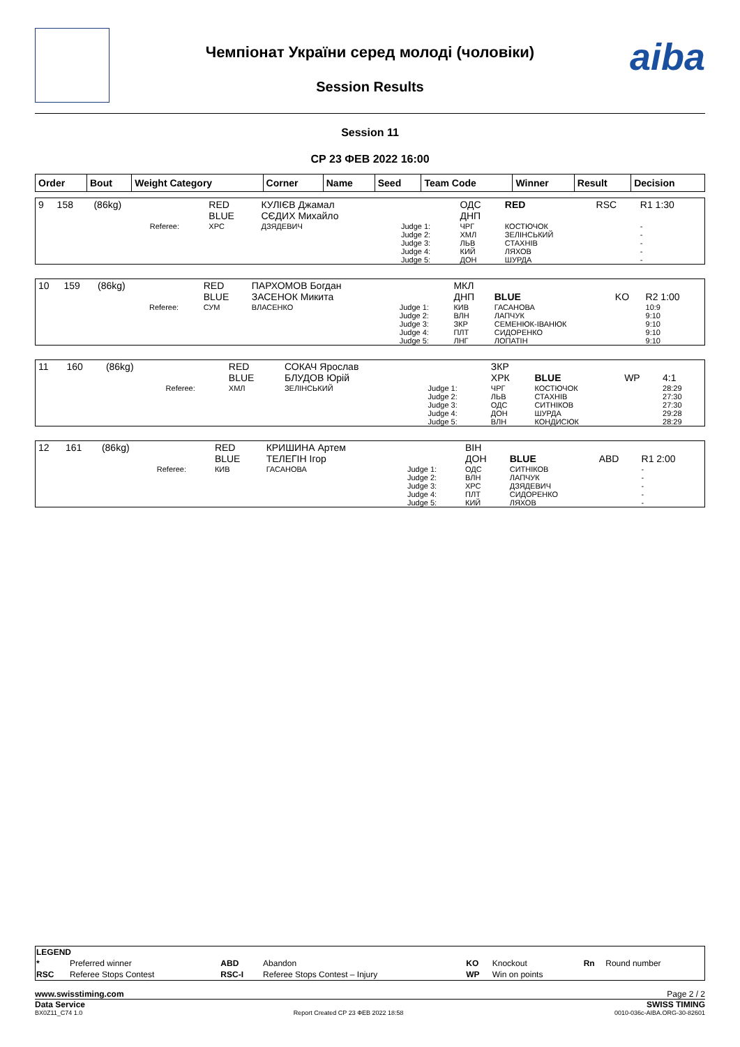Чемпіонат України серед молоді (чоловіки)
Session Results
aiba
Session 11
СР 23 ФЕВ 2022 16:00
| Order | Bout | Weight Category | Corner | Name | Seed | Team Code | Winner | Result | Decision |
| --- | --- | --- | --- | --- | --- | --- | --- | --- | --- |
| 9 | 158 | (86kg) | | RED BLUE | КУЛІЄВ Джамал СЄДИХ Михайло | | ОДС ДНП | RED | RSC | R1 1:30 |
| | | | Referee: | ХРС | ДЗЯДЕВИЧ | Judge 1: Judge 2: Judge 3: Judge 4: Judge 5: | ЧРГ ХМЛ ЛЬВ КИЙ ДОН | КОСТЮЧОК ЗЕЛІНСЬКИЙ СТАХНІВ ЛЯХОВ ШУРДА | | - - - - - |
| 10 | 159 | (86kg) | | RED BLUE | ПАРХОМОВ Богдан ЗАСЕНОК Микита | | МКЛ ДНП | BLUE | KO | R2 1:00 |
| | | | Referee: | СУМ | ВЛАСЕНКО | Judge 1: Judge 2: Judge 3: Judge 4: Judge 5: | КИВ ВЛН ЗКР ПЛТ ЛНГ | ГАСАНОВА ЛАПЧУК СЕМЕНЮК-ІВАНЮК СИДОРЕНКО ЛОПАТІН | | 10:9 9:10 9:10 9:10 9:10 |
| 11 | 160 | (86kg) | | RED BLUE | СОКАЧ Ярослав БЛУДОВ Юрій | | ЗКР ХРК | BLUE | WP | 4:1 |
| | | | Referee: | ХМЛ | ЗЕЛІНСЬКИЙ | Judge 1: Judge 2: Judge 3: Judge 4: Judge 5: | ЧРГ ЛЬВ ОДС ДОН ВЛН | КОСТЮЧОК СТАХНІВ СИТНІКОВ ШУРДА КОНДИСЮК | | 28:29 27:30 27:30 29:28 28:29 |
| 12 | 161 | (86kg) | | RED BLUE | КРИШИНА Артем ТЕЛЕГІН Ігор | | ВІН ДОН | BLUE | ABD | R1 2:00 |
| | | | Referee: | КИВ | ГАСАНОВА | Judge 1: Judge 2: Judge 3: Judge 4: Judge 5: | ОДС ВЛН ХРС ПЛТ КИЙ | СИТНІКОВ ЛАПЧУК ДЗЯДЕВИЧ СИДОРЕНКО ЛЯХОВ | | - - - - - |
| LEGEND | | | | | | | |
| * | Preferred winner | ABD | Abandon | KO | Knockout | Rn | Round number |
| RSC | Referee Stops Contest | RSC-I | Referee Stops Contest – Injury | WP | Win on points | | |
www.swisstiming.com Page 2 / 2
Data Service SWISS TIMING
BX0Z11_C74 1.0 Report Created СР 23 ФЕВ 2022 18:58 0010-036c-AIBA.ORG-30-82601